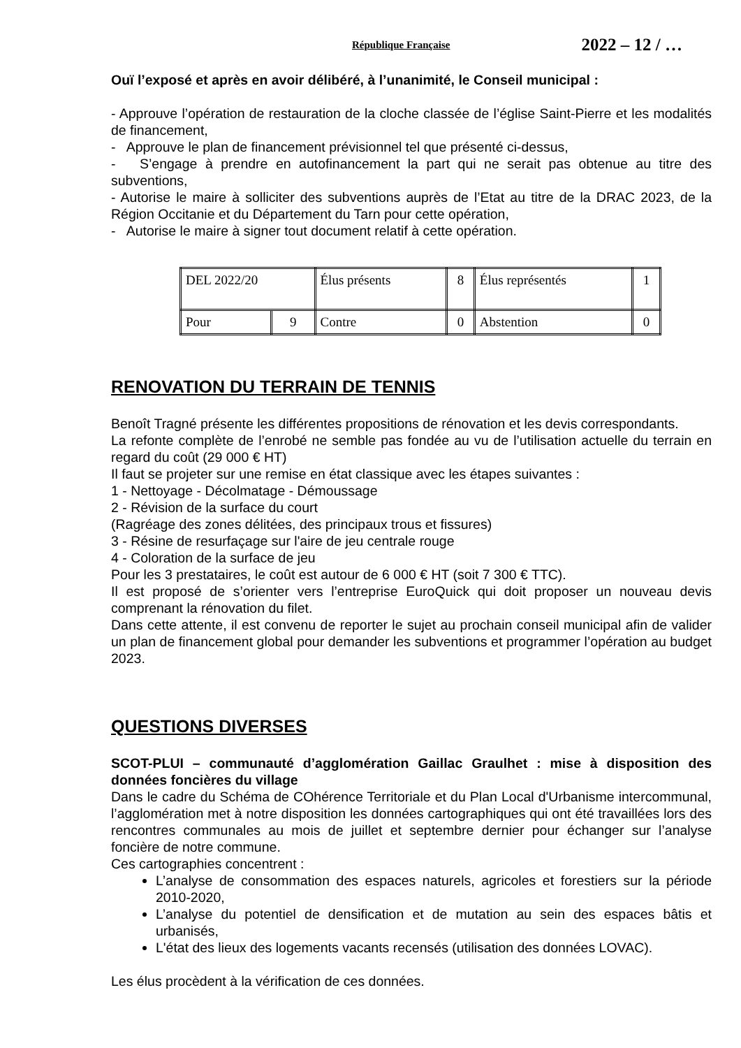République Française
2022 – 12 / …
Ouï l’exposé et après en avoir délibéré, à l’unanimité, le Conseil municipal :
- Approuve l’opération de restauration de la cloche classée de l’église Saint-Pierre et les modalités de financement,
- Approuve le plan de financement prévisionnel tel que présenté ci-dessus,
- S’engage à prendre en autofinancement la part qui ne serait pas obtenue au titre des subventions,
- Autorise le maire à solliciter des subventions auprès de l’Etat au titre de la DRAC 2023, de la Région Occitanie et du Département du Tarn pour cette opération,
- Autorise le maire à signer tout document relatif à cette opération.
| DEL 2022/20 | | Élus présents | 8 | Élus représentés | 1 |
| Pour | 9 | Contre | 0 | Abstention | 0 |
RENOVATION DU TERRAIN DE TENNIS
Benoît Tragné présente les différentes propositions de rénovation et les devis correspondants.
La refonte complète de l’enrobé ne semble pas fondée au vu de l’utilisation actuelle du terrain en regard du coût (29 000 € HT)
Il faut se projeter sur une remise en état classique avec les étapes suivantes :
1 - Nettoyage - Décolmatage - Démoussage
2 - Révision de la surface du court
(Ragréage des zones délitées, des principaux trous et fissures)
3 - Résine de resurfaçage sur l'aire de jeu centrale rouge
4 - Coloration de la surface de jeu
Pour les 3 prestataires, le coût est autour de 6 000 € HT (soit 7 300 € TTC).
Il est proposé de s’orienter vers l’entreprise EuroQuick qui doit proposer un nouveau devis comprenant la rénovation du filet.
Dans cette attente, il est convenu de reporter le sujet au prochain conseil municipal afin de valider un plan de financement global pour demander les subventions et programmer l’opération au budget 2023.
QUESTIONS DIVERSES
SCOT-PLUI – communauté d’agglomération Gaillac Graulhet : mise à disposition des données foncières du village
Dans le cadre du Schéma de COhérence Territoriale et du Plan Local d'Urbanisme intercommunal, l’agglomération met à notre disposition les données cartographiques qui ont été travaillées lors des rencontres communales au mois de juillet et septembre dernier pour échanger sur l’analyse foncière de notre commune.
Ces cartographies concentrent :
L’analyse de consommation des espaces naturels, agricoles et forestiers sur la période 2010-2020,
L’analyse du potentiel de densification et de mutation au sein des espaces bâtis et urbanisés,
L'état des lieux des logements vacants recensés (utilisation des données LOVAC).
Les élus procèdent à la vérification de ces données.